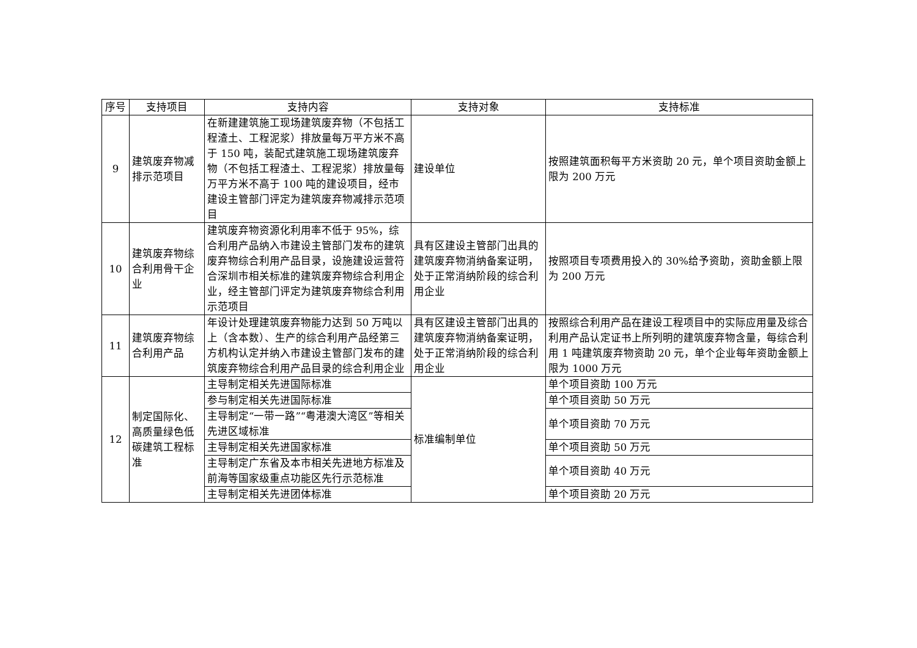| 序号 | 支持项目 | 支持内容 | 支持对象 | 支持标准 |
| --- | --- | --- | --- | --- |
| 9 | 建筑废弃物减排示范项目 | 在新建建筑施工现场建筑废弃物（不包括工程渣土、工程泥浆）排放量每万平方米不高于 150 吨，装配式建筑施工现场建筑废弃物（不包括工程渣土、工程泥浆）排放量每万平方米不高于 100 吨的建设项目，经市建设主管部门评定为建筑废弃物减排示范项目 | 建设单位 | 按照建筑面积每平方米资助 20 元，单个项目资助金额上限为 200 万元 |
| 10 | 建筑废弃物综合利用骨干企业 | 建筑废弃物资源化利用率不低于 95%，综合利用产品纳入市建设主管部门发布的建筑废弃物综合利用产品目录，设施建设运营符合深圳市相关标准的建筑废弃物综合利用企业，经主管部门评定为建筑废弃物综合利用示范项目 | 具有区建设主管部门出具的建筑废弃物消纳备案证明，处于正常消纳阶段的综合利用企业 | 按照项目专项费用投入的 30%给予资助，资助金额上限为 200 万元 |
| 11 | 建筑废弃物综合利用产品 | 年设计处理建筑废弃物能力达到 50 万吨以上（含本数）、生产的综合利用产品经第三方机构认定并纳入市建设主管部门发布的建筑废弃物综合利用产品目录的综合利用企业 | 具有区建设主管部门出具的建筑废弃物消纳备案证明，处于正常消纳阶段的综合利用企业 | 按照综合利用产品在建设工程项目中的实际应用量及综合利用产品认定证书上所列明的建筑废弃物含量，每综合利用 1 吨建筑废弃物资助 20 元，单个企业每年资助金额上限为 1000 万元 |
| 12 | 制定国际化、高质量绿色低碳建筑工程标准 | 主导制定相关先进国际标准 | 标准编制单位 | 单个项目资助 100 万元 |
| | | 参与制定相关先进国际标准 | | 单个项目资助 50 万元 |
| | | 主导制定“一带一路”“粤港澳大湾区”等相关先进区域标准 | | 单个项目资助 70 万元 |
| | | 主导制定相关先进国家标准 | | 单个项目资助 50 万元 |
| | | 主导制定广东省及本市相关先进地方标准及前海等国家级重点功能区先行示范标准 | | 单个项目资助 40 万元 |
| | | 主导制定相关先进团体标准 | | 单个项目资助 20 万元 |